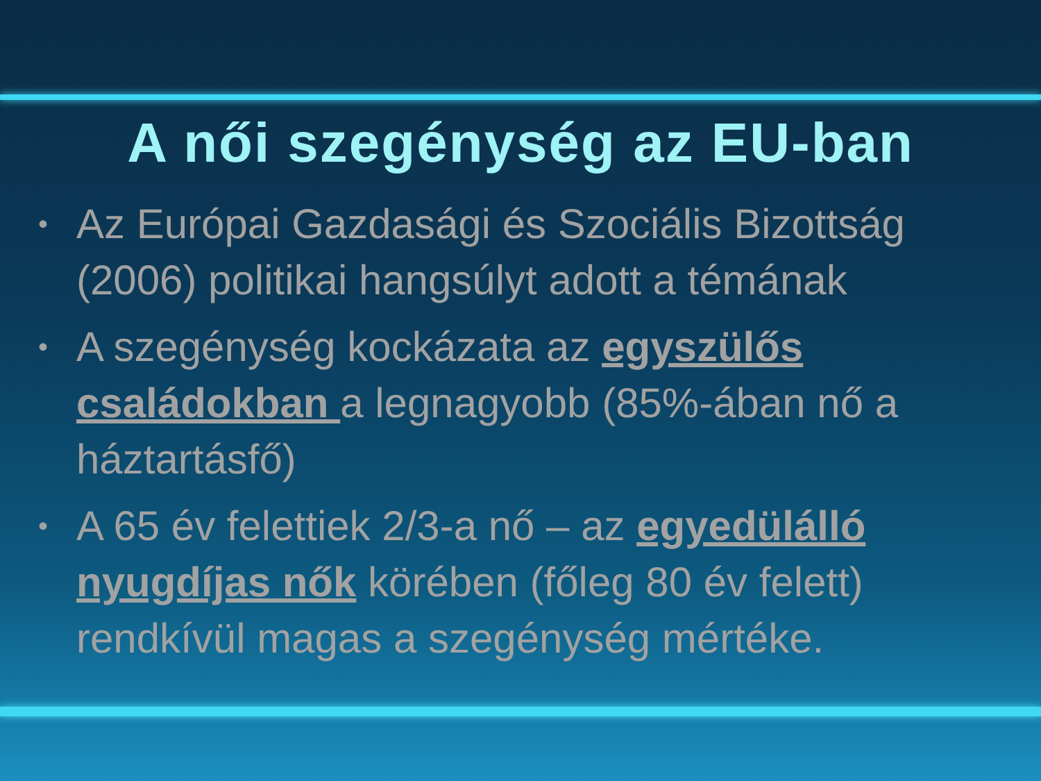A női szegénység az EU-ban
• Az Európai Gazdasági és Szociális Bizottság (2006) politikai hangsúlyt adott a témának
• A szegénység kockázata az egyszülős családokban a legnagyobb (85%-ában nő a háztartásfő)
• A 65 év felettiek 2/3-a nő – az egyedülálló nyugdíjas nők körében (főleg 80 év felett) rendkívül magas a szegénység mértéke.